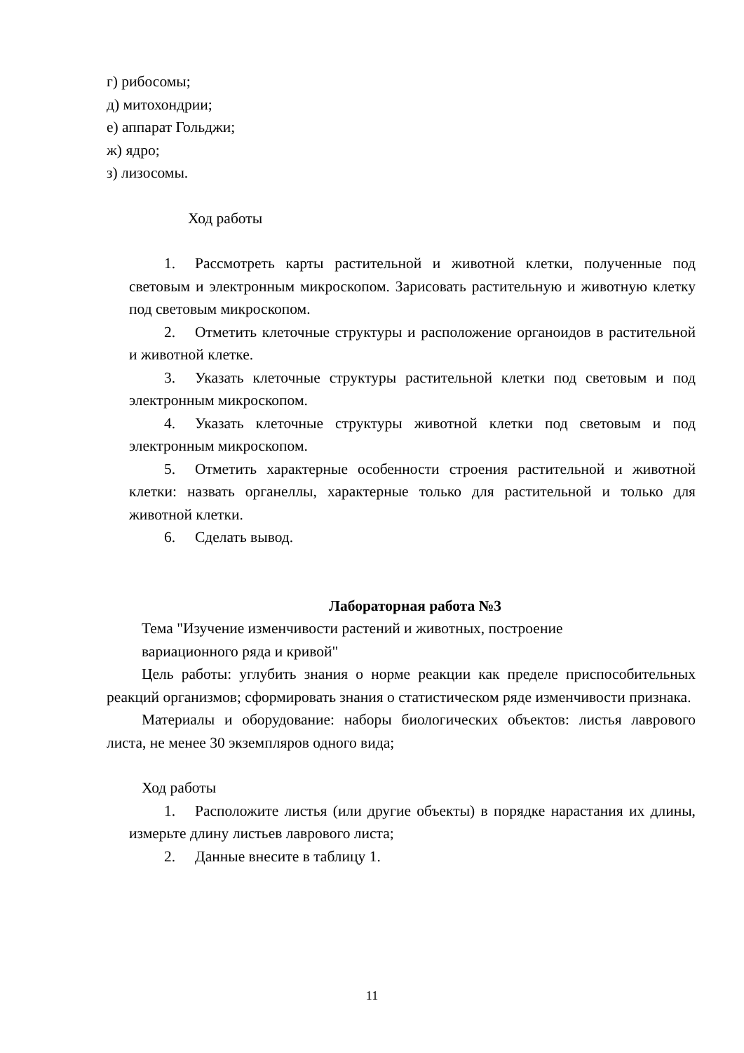г) рибосомы;
д) митохондрии;
е) аппарат Гольджи;
ж) ядро;
з) лизосомы.
Ход работы
1. Рассмотреть карты растительной и животной клетки, полученные под световым и электронным микроскопом. Зарисовать растительную и животную клетку под световым микроскопом.
2. Отметить клеточные структуры и расположение органоидов в растительной и животной клетке.
3. Указать клеточные структуры растительной клетки под световым и под электронным микроскопом.
4. Указать клеточные структуры животной клетки под световым и под электронным микроскопом.
5. Отметить характерные особенности строения растительной и животной клетки: назвать органеллы, характерные только для растительной и только для животной клетки.
6. Сделать вывод.
Лабораторная работа №3
Тема "Изучение изменчивости растений и животных, построение
вариационного ряда и кривой"
Цель работы: углубить знания о норме реакции как пределе приспособительных реакций организмов; сформировать знания о статистическом ряде изменчивости признака.
Материалы и оборудование: наборы биологических объектов: листья лаврового листа, не менее 30 экземпляров одного вида;
Ход работы
1. Расположите листья (или другие объекты) в порядке нарастания их длины, измерьте длину листьев лаврового листа;
2. Данные внесите в таблицу 1.
11